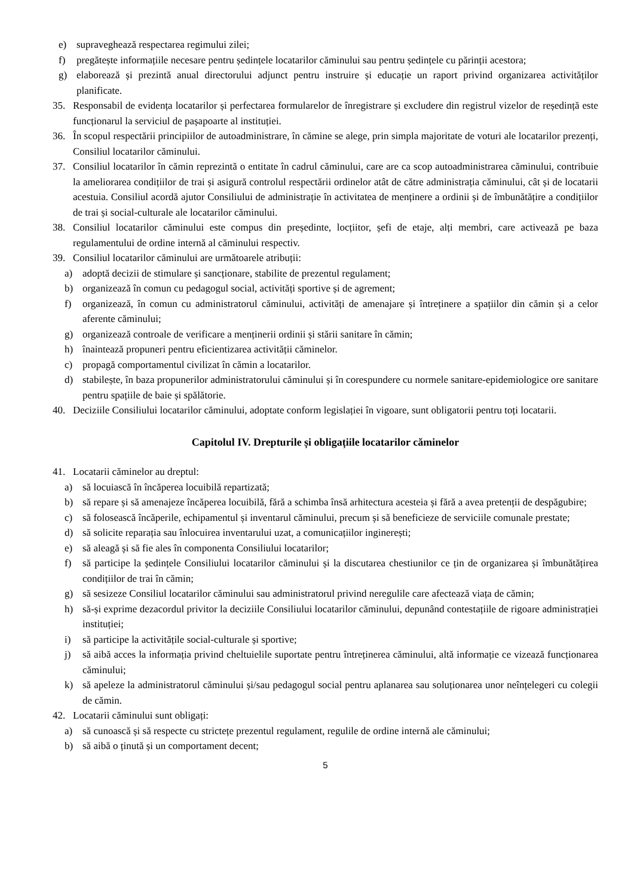e) supraveghează respectarea regimului zilei;
f) pregătește informațiile necesare pentru ședințele locatarilor căminului sau pentru ședințele cu părinții acestora;
g) elaborează și prezintă anual directorului adjunct pentru instruire și educație un raport privind organizarea activităților planificate.
35. Responsabil de evidența locatarilor și perfectarea formularelor de înregistrare și excludere din registrul vizelor de reședință este funcționarul la serviciul de pașapoarte al instituției.
36. În scopul respectării principiilor de autoadministrare, în cămine se alege, prin simpla majoritate de voturi ale locatarilor prezenți, Consiliul locatarilor căminului.
37. Consiliul locatarilor în cămin reprezintă o entitate în cadrul căminului, care are ca scop autoadministrarea căminului, contribuie la ameliorarea condițiilor de trai și asigură controlul respectării ordinelor atât de către administrația căminului, cât și de locatarii acestuia. Consiliul acordă ajutor Consiliului de administrație în activitatea de menținere a ordinii și de îmbunătățire a condițiilor de trai și social-culturale ale locatarilor căminului.
38. Consiliul locatarilor căminului este compus din președinte, locțiitor, șefi de etaje, alți membri, care activează pe baza regulamentului de ordine internă al căminului respectiv.
39. Consiliul locatarilor căminului are următoarele atribuții:
a) adoptă decizii de stimulare și sancționare, stabilite de prezentul regulament;
b) organizează în comun cu pedagogul social, activități sportive și de agrement;
f) organizează, în comun cu administratorul căminului, activități de amenajare și întreținere a spațiilor din cămin și a celor aferente căminului;
g) organizează controale de verificare a menținerii ordinii și stării sanitare în cămin;
h) înaintează propuneri pentru eficientizarea activității căminelor.
c) propagă comportamentul civilizat în cămin a locatarilor.
d) stabilește, în baza propunerilor administratorului căminului și în corespundere cu normele sanitare-epidemiologice ore sanitare pentru spațiile de baie și spălătorie.
40. Deciziile Consiliului locatarilor căminului, adoptate conform legislației în vigoare, sunt obligatorii pentru toți locatarii.
Capitolul IV. Drepturile și obligațiile locatarilor căminelor
41. Locatarii căminelor au dreptul:
a) să locuiască în încăperea locuibilă repartizată;
b) să repare și să amenajeze încăperea locuibilă, fără a schimba însă arhitectura acesteia și fără a avea pretenții de despăgubire;
c) să folosească încăperile, echipamentul și inventarul căminului, precum și să beneficieze de serviciile comunale prestate;
d) să solicite reparația sau înlocuirea inventarului uzat, a comunicațiilor inginerești;
e) să aleagă și să fie ales în componenta Consiliului locatarilor;
f) să participe la ședințele Consiliului locatarilor căminului și la discutarea chestiunilor ce țin de organizarea și îmbunătățirea condițiilor de trai în cămin;
g) să sesizeze Consiliul locatarilor căminului sau administratorul privind neregulile care afectează viața de cămin;
h) să-și exprime dezacordul privitor la deciziile Consiliului locatarilor căminului, depunând contestațiile de rigoare administrației instituției;
i) să participe la activitățile social-culturale și sportive;
j) să aibă acces la informația privind cheltuielile suportate pentru întreținerea căminului, altă informație ce vizează funcționarea căminului;
k) să apeleze la administratorul căminului și/sau pedagogul social pentru aplanarea sau soluționarea unor neînțelegeri cu colegii de cămin.
42. Locatarii căminului sunt obligați:
a) să cunoască și să respecte cu strictețe prezentul regulament, regulile de ordine internă ale căminului;
b) să aibă o ținută și un comportament decent;
5